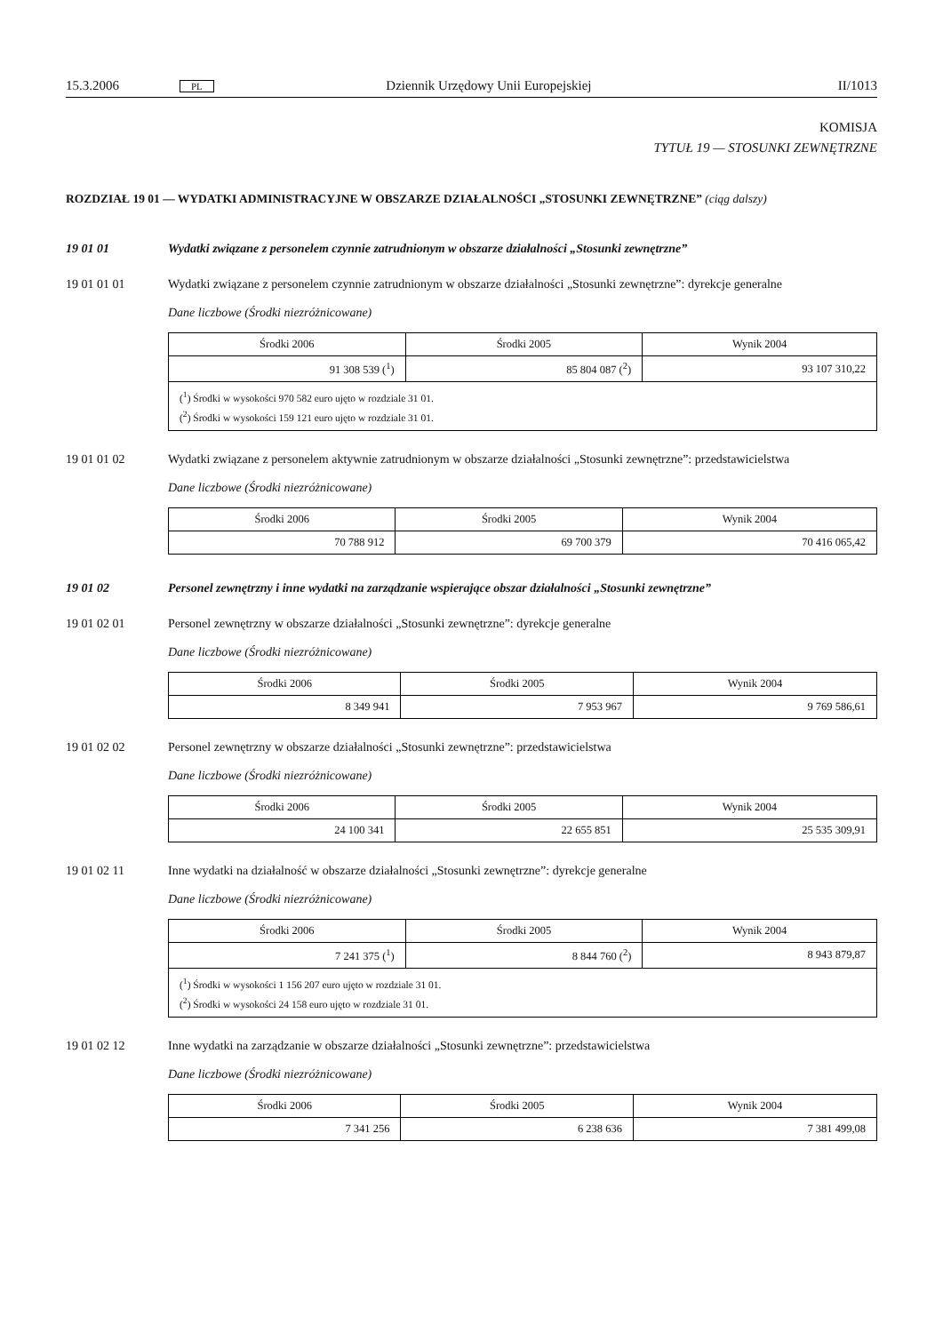15.3.2006 PL Dziennik Urzędowy Unii Europejskiej II/1013
KOMISJA
TYTUŁ 19 — STOSUNKI ZEWNĘTRZNE
ROZDZIAŁ 19 01 — WYDATKI ADMINISTRACYJNE W OBSZARZE DZIAŁALNOŚCI „STOSUNKI ZEWNĘTRZNE” (ciąg dalszy)
19 01 01 Wydatki związane z personelem czynnie zatrudnionym w obszarze działalności „Stosunki zewnętrzne”
19 01 01 01 Wydatki związane z personelem czynnie zatrudnionym w obszarze działalności „Stosunki zewnętrzne”: dyrekcje generalne
Dane liczbowe (Środki niezróżnicowane)
| Środki 2006 | Środki 2005 | Wynik 2004 |
| --- | --- | --- |
| 91 308 539 (<sup>1</sup>) | 85 804 087 (<sup>2</sup>) | 93 107 310,22 |
| (<sup>1</sup>) Środki w wysokości 970 582 euro ujęto w rozdziale 31 01. (<sup>2</sup>) Środki w wysokości 159 121 euro ujęto w rozdziale 31 01. | | |
19 01 01 02 Wydatki związane z personelem aktywnie zatrudnionym w obszarze działalności „Stosunki zewnętrzne”: przedstawicielstwa
Dane liczbowe (Środki niezróżnicowane)
| Środki 2006 | Środki 2005 | Wynik 2004 |
| --- | --- | --- |
| 70 788 912 | 69 700 379 | 70 416 065,42 |
19 01 02 Personel zewnętrzny i inne wydatki na zarządzanie wspierające obszar działalności „Stosunki zewnętrzne”
19 01 02 01 Personel zewnętrzny w obszarze działalności „Stosunki zewnętrzne”: dyrekcje generalne
Dane liczbowe (Środki niezróżnicowane)
| Środki 2006 | Środki 2005 | Wynik 2004 |
| --- | --- | --- |
| 8 349 941 | 7 953 967 | 9 769 586,61 |
19 01 02 02 Personel zewnętrzny w obszarze działalności „Stosunki zewnętrzne”: przedstawicielstwa
Dane liczbowe (Środki niezróżnicowane)
| Środki 2006 | Środki 2005 | Wynik 2004 |
| --- | --- | --- |
| 24 100 341 | 22 655 851 | 25 535 309,91 |
19 01 02 11 Inne wydatki na działalność w obszarze działalności „Stosunki zewnętrzne”: dyrekcje generalne
Dane liczbowe (Środki niezróżnicowane)
| Środki 2006 | Środki 2005 | Wynik 2004 |
| --- | --- | --- |
| 7 241 375 (<sup>1</sup>) | 8 844 760 (<sup>2</sup>) | 8 943 879,87 |
| (<sup>1</sup>) Środki w wysokości 1 156 207 euro ujęto w rozdziale 31 01. (<sup>2</sup>) Środki w wysokości 24 158 euro ujęto w rozdziale 31 01. | | |
19 01 02 12 Inne wydatki na zarządzanie w obszarze działalności „Stosunki zewnętrzne”: przedstawicielstwa
Dane liczbowe (Środki niezróżnicowane)
| Środki 2006 | Środki 2005 | Wynik 2004 |
| --- | --- | --- |
| 7 341 256 | 6 238 636 | 7 381 499,08 |